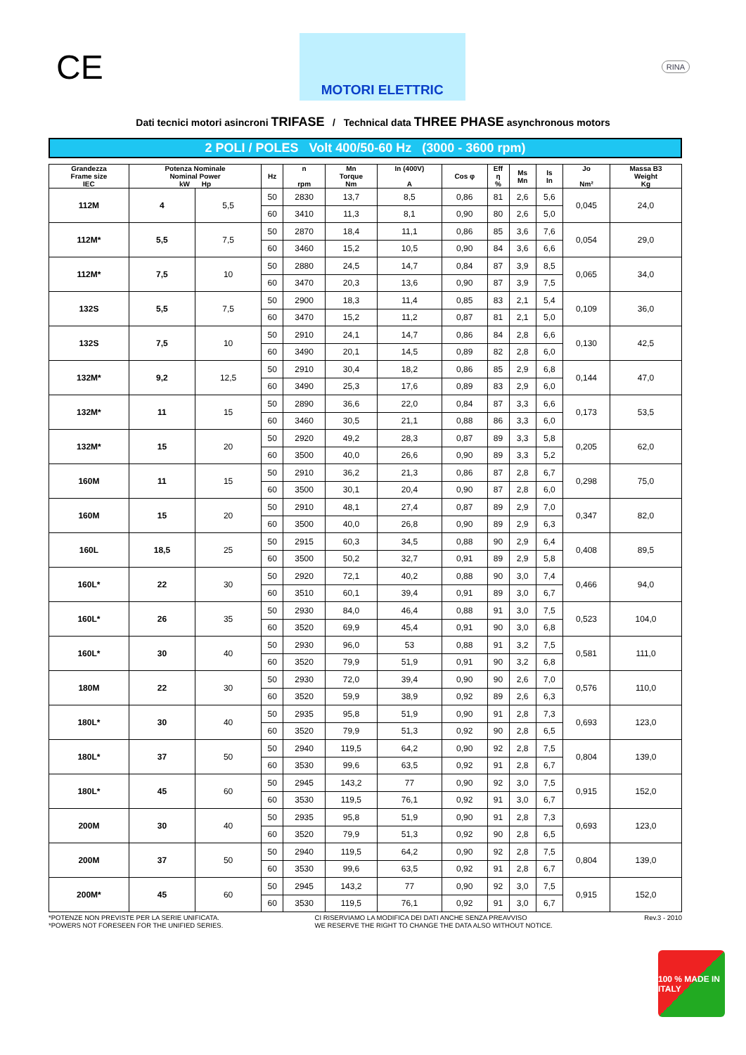CE
MOTORI ELETTRIC
RINA
Dati tecnici motori asincroni TRIFASE / Technical data THREE PHASE asynchronous motors
2 POLI / POLES Volt 400/50-60 Hz (3000 - 3600 rpm)
| Grandezza Frame size IEC | Potenza Nominale Nominal Power kW Hp | | Hz | n rpm | Mn Torque Nm | In (400V) A | Cos φ | Eff η % | Ms Mn | Is In | Jo Nm² | Massa B3 Weight Kg |
| --- | --- | --- | --- | --- | --- | --- | --- | --- | --- | --- | --- | --- |
| 112M | 4 | 5,5 | 50 | 2830 | 13,7 | 8,5 | 0,86 | 81 | 2,6 | 5,6 | 0,045 | 24,0 |
| | | | 60 | 3410 | 11,3 | 8,1 | 0,90 | 80 | 2,6 | 5,0 | | |
| 112M* | 5,5 | 7,5 | 50 | 2870 | 18,4 | 11,1 | 0,86 | 85 | 3,6 | 7,6 | 0,054 | 29,0 |
| | | | 60 | 3460 | 15,2 | 10,5 | 0,90 | 84 | 3,6 | 6,6 | | |
| 112M* | 7,5 | 10 | 50 | 2880 | 24,5 | 14,7 | 0,84 | 87 | 3,9 | 8,5 | 0,065 | 34,0 |
| | | | 60 | 3470 | 20,3 | 13,6 | 0,90 | 87 | 3,9 | 7,5 | | |
| 132S | 5,5 | 7,5 | 50 | 2900 | 18,3 | 11,4 | 0,85 | 83 | 2,1 | 5,4 | 0,109 | 36,0 |
| | | | 60 | 3470 | 15,2 | 11,2 | 0,87 | 81 | 2,1 | 5,0 | | |
| 132S | 7,5 | 10 | 50 | 2910 | 24,1 | 14,7 | 0,86 | 84 | 2,8 | 6,6 | 0,130 | 42,5 |
| | | | 60 | 3490 | 20,1 | 14,5 | 0,89 | 82 | 2,8 | 6,0 | | |
| 132M* | 9,2 | 12,5 | 50 | 2910 | 30,4 | 18,2 | 0,86 | 85 | 2,9 | 6,8 | 0,144 | 47,0 |
| | | | 60 | 3490 | 25,3 | 17,6 | 0,89 | 83 | 2,9 | 6,0 | | |
| 132M* | 11 | 15 | 50 | 2890 | 36,6 | 22,0 | 0,84 | 87 | 3,3 | 6,6 | 0,173 | 53,5 |
| | | | 60 | 3460 | 30,5 | 21,1 | 0,88 | 86 | 3,3 | 6,0 | | |
| 132M* | 15 | 20 | 50 | 2920 | 49,2 | 28,3 | 0,87 | 89 | 3,3 | 5,8 | 0,205 | 62,0 |
| | | | 60 | 3500 | 40,0 | 26,6 | 0,90 | 89 | 3,3 | 5,2 | | |
| 160M | 11 | 15 | 50 | 2910 | 36,2 | 21,3 | 0,86 | 87 | 2,8 | 6,7 | 0,298 | 75,0 |
| | | | 60 | 3500 | 30,1 | 20,4 | 0,90 | 87 | 2,8 | 6,0 | | |
| 160M | 15 | 20 | 50 | 2910 | 48,1 | 27,4 | 0,87 | 89 | 2,9 | 7,0 | 0,347 | 82,0 |
| | | | 60 | 3500 | 40,0 | 26,8 | 0,90 | 89 | 2,9 | 6,3 | | |
| 160L | 18,5 | 25 | 50 | 2915 | 60,3 | 34,5 | 0,88 | 90 | 2,9 | 6,4 | 0,408 | 89,5 |
| | | | 60 | 3500 | 50,2 | 32,7 | 0,91 | 89 | 2,9 | 5,8 | | |
| 160L* | 22 | 30 | 50 | 2920 | 72,1 | 40,2 | 0,88 | 90 | 3,0 | 7,4 | 0,466 | 94,0 |
| | | | 60 | 3510 | 60,1 | 39,4 | 0,91 | 89 | 3,0 | 6,7 | | |
| 160L* | 26 | 35 | 50 | 2930 | 84,0 | 46,4 | 0,88 | 91 | 3,0 | 7,5 | 0,523 | 104,0 |
| | | | 60 | 3520 | 69,9 | 45,4 | 0,91 | 90 | 3,0 | 6,8 | | |
| 160L* | 30 | 40 | 50 | 2930 | 96,0 | 53 | 0,88 | 91 | 3,2 | 7,5 | 0,581 | 111,0 |
| | | | 60 | 3520 | 79,9 | 51,9 | 0,91 | 90 | 3,2 | 6,8 | | |
| 180M | 22 | 30 | 50 | 2930 | 72,0 | 39,4 | 0,90 | 90 | 2,6 | 7,0 | 0,576 | 110,0 |
| | | | 60 | 3520 | 59,9 | 38,9 | 0,92 | 89 | 2,6 | 6,3 | | |
| 180L* | 30 | 40 | 50 | 2935 | 95,8 | 51,9 | 0,90 | 91 | 2,8 | 7,3 | 0,693 | 123,0 |
| | | | 60 | 3520 | 79,9 | 51,3 | 0,92 | 90 | 2,8 | 6,5 | | |
| 180L* | 37 | 50 | 50 | 2940 | 119,5 | 64,2 | 0,90 | 92 | 2,8 | 7,5 | 0,804 | 139,0 |
| | | | 60 | 3530 | 99,6 | 63,5 | 0,92 | 91 | 2,8 | 6,7 | | |
| 180L* | 45 | 60 | 50 | 2945 | 143,2 | 77 | 0,90 | 92 | 3,0 | 7,5 | 0,915 | 152,0 |
| | | | 60 | 3530 | 119,5 | 76,1 | 0,92 | 91 | 3,0 | 6,7 | | |
| 200M | 30 | 40 | 50 | 2935 | 95,8 | 51,9 | 0,90 | 91 | 2,8 | 7,3 | 0,693 | 123,0 |
| | | | 60 | 3520 | 79,9 | 51,3 | 0,92 | 90 | 2,8 | 6,5 | | |
| 200M | 37 | 50 | 50 | 2940 | 119,5 | 64,2 | 0,90 | 92 | 2,8 | 7,5 | 0,804 | 139,0 |
| | | | 60 | 3530 | 99,6 | 63,5 | 0,92 | 91 | 2,8 | 6,7 | | |
| 200M* | 45 | 60 | 50 | 2945 | 143,2 | 77 | 0,90 | 92 | 3,0 | 7,5 | 0,915 | 152,0 |
| | | | 60 | 3530 | 119,5 | 76,1 | 0,92 | 91 | 3,0 | 6,7 | | |
*POTENZE NON PREVISTE PER LA SERIE UNIFICATA.
*POWERS NOT FORESEEN FOR THE UNIFIED SERIES.
CI RISERVIAMO LA MODIFICA DEI DATI ANCHE SENZA PREAVVISO
WE RESERVE THE RIGHT TO CHANGE THE DATA ALSO WITHOUT NOTICE.
Rev.3 - 2010
100 % MADE IN ITALY